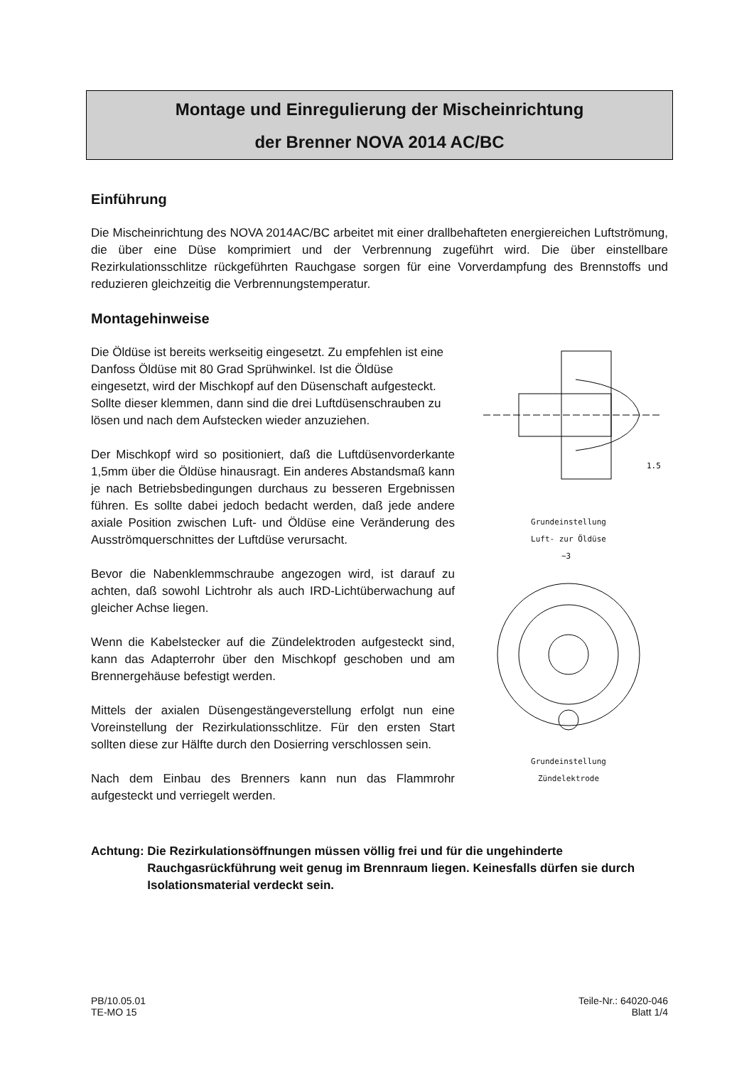Montage und Einregulierung der Mischeinrichtung
der Brenner NOVA 2014 AC/BC
Einführung
Die Mischeinrichtung des NOVA 2014AC/BC arbeitet mit einer drallbehafteten energiereichen Luftströmung, die über eine Düse komprimiert und der Verbrennung zugeführt wird. Die über einstellbare Rezirkulationsschlitze rückgeführten Rauchgase sorgen für eine Vorverdampfung des Brennstoffs und reduzieren gleichzeitig die Verbrennungstemperatur.
Montagehinweise
Die Öldüse ist bereits werkseitig eingesetzt. Zu empfehlen ist eine Danfoss Öldüse mit 80 Grad Sprühwinkel. Ist die Öldüse eingesetzt, wird der Mischkopf auf den Düsenschaft aufgesteckt. Sollte dieser klemmen, dann sind die drei Luftdüsenschrauben zu lösen und nach dem Aufstecken wieder anzuziehen.
Der Mischkopf wird so positioniert, daß die Luftdüsenvorderkante 1,5mm über die Öldüse hinausragt. Ein anderes Abstandsmaß kann je nach Betriebsbedingungen durchaus zu besseren Ergebnissen führen. Es sollte dabei jedoch bedacht werden, daß jede andere axiale Position zwischen Luft- und Öldüse eine Veränderung des Ausströmquerschnittes der Luftdüse verursacht.
Bevor die Nabenklemmschraube angezogen wird, ist darauf zu achten, daß sowohl Lichtrohr als auch IRD-Lichtüberwachung auf gleicher Achse liegen.
Wenn die Kabelstecker auf die Zündelektroden aufgesteckt sind, kann das Adapterrohr über den Mischkopf geschoben und am Brennergehäuse befestigt werden.
Mittels der axialen Düsengestängeverstellung erfolgt nun eine Voreinstellung der Rezirkulationsschlitze. Für den ersten Start sollten diese zur Hälfte durch den Dosierring verschlossen sein.
Nach dem Einbau des Brenners kann nun das Flammrohr aufgesteckt und verriegelt werden.
1.5
Grundeinstellung
Luft- zur Öldüse
~3
Grundeinstellung
Zündelektrode
Achtung: Die Rezirkulationsöffnungen müssen völlig frei und für die ungehinderte Rauchgasrückführung weit genug im Brennraum liegen. Keinesfalls dürfen sie durch Isolationsmaterial verdeckt sein.
PB/10.05.01
TE-MO 15
Teile-Nr.: 64020-046
Blatt 1/4